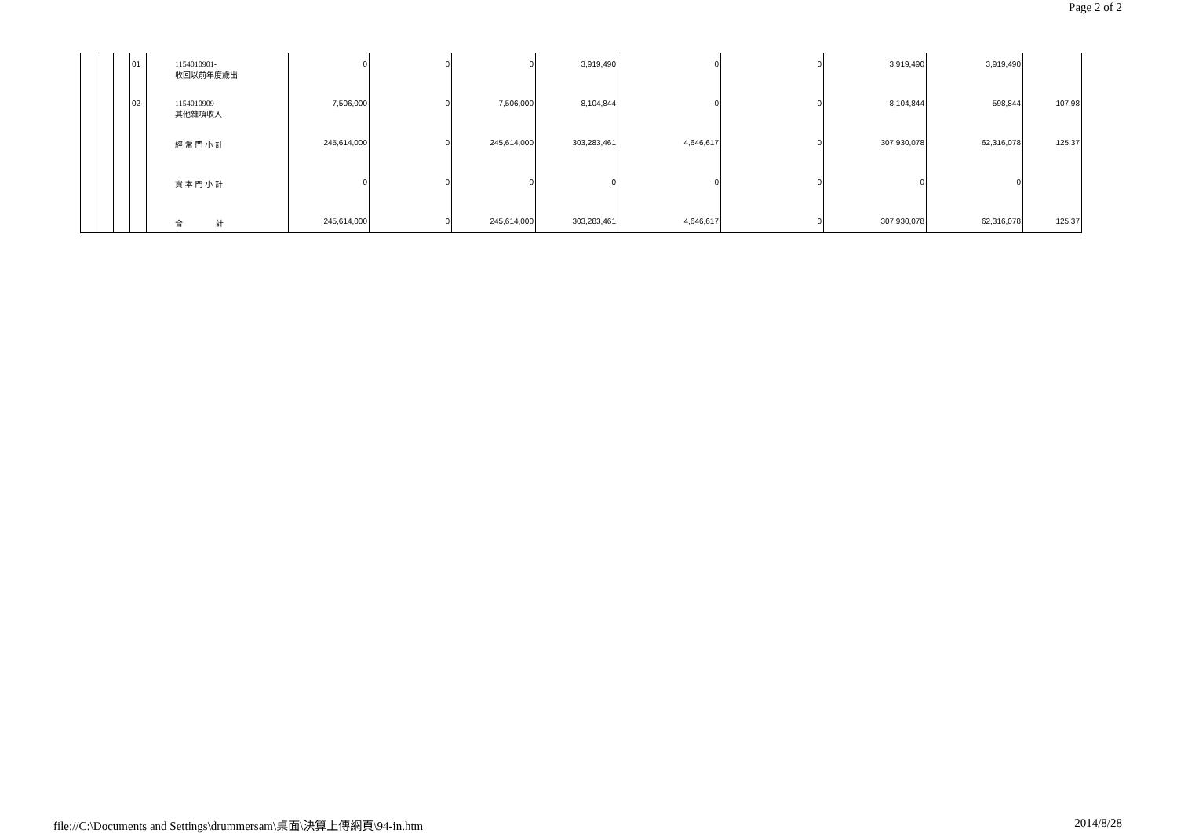Page 2 of 2
| | | | 01 | 1154010901- 收回以前年度歲出 | 0 | 0 | 0 | 3,919,490 | 0 | 0 | 3,919,490 | 3,919,490 | |
| | | | 02 | 1154010909- 其他雜項收入 | 7,506,000 | 0 | 7,506,000 | 8,104,844 | 0 | 0 | 8,104,844 | 598,844 | 107.98 |
| | | | | 經 常 門 小 計 | 245,614,000 | 0 | 245,614,000 | 303,283,461 | 4,646,617 | 0 | 307,930,078 | 62,316,078 | 125.37 |
| | | | | 資 本 門 小 計 | 0 | 0 | 0 | 0 | 0 | 0 | 0 | 0 | |
| | | | | 合 計 | 245,614,000 | 0 | 245,614,000 | 303,283,461 | 4,646,617 | 0 | 307,930,078 | 62,316,078 | 125.37 |
file://C:\Documents and Settings\drummersam\桌面\決算上傳網頁\94-in.htm 2014/8/28